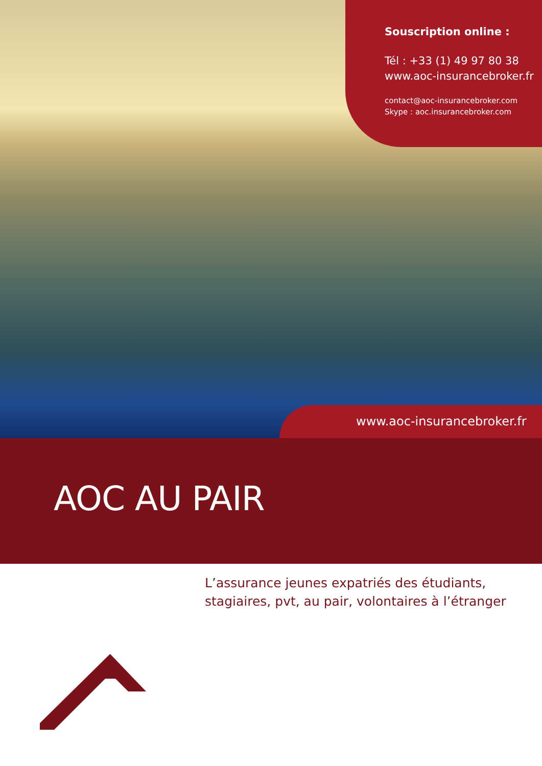Souscription online :
Tél : +33 (1) 49 97 80 38
www.aoc-insurancebroker.fr
contact@aoc-insurancebroker.com
Skype : aoc.insurancebroker.com
www.aoc-insurancebroker.fr
AOC AU PAIR
L’assurance jeunes expatriés des étudiants,
stagiaires, pvt, au pair, volontaires à l’étranger